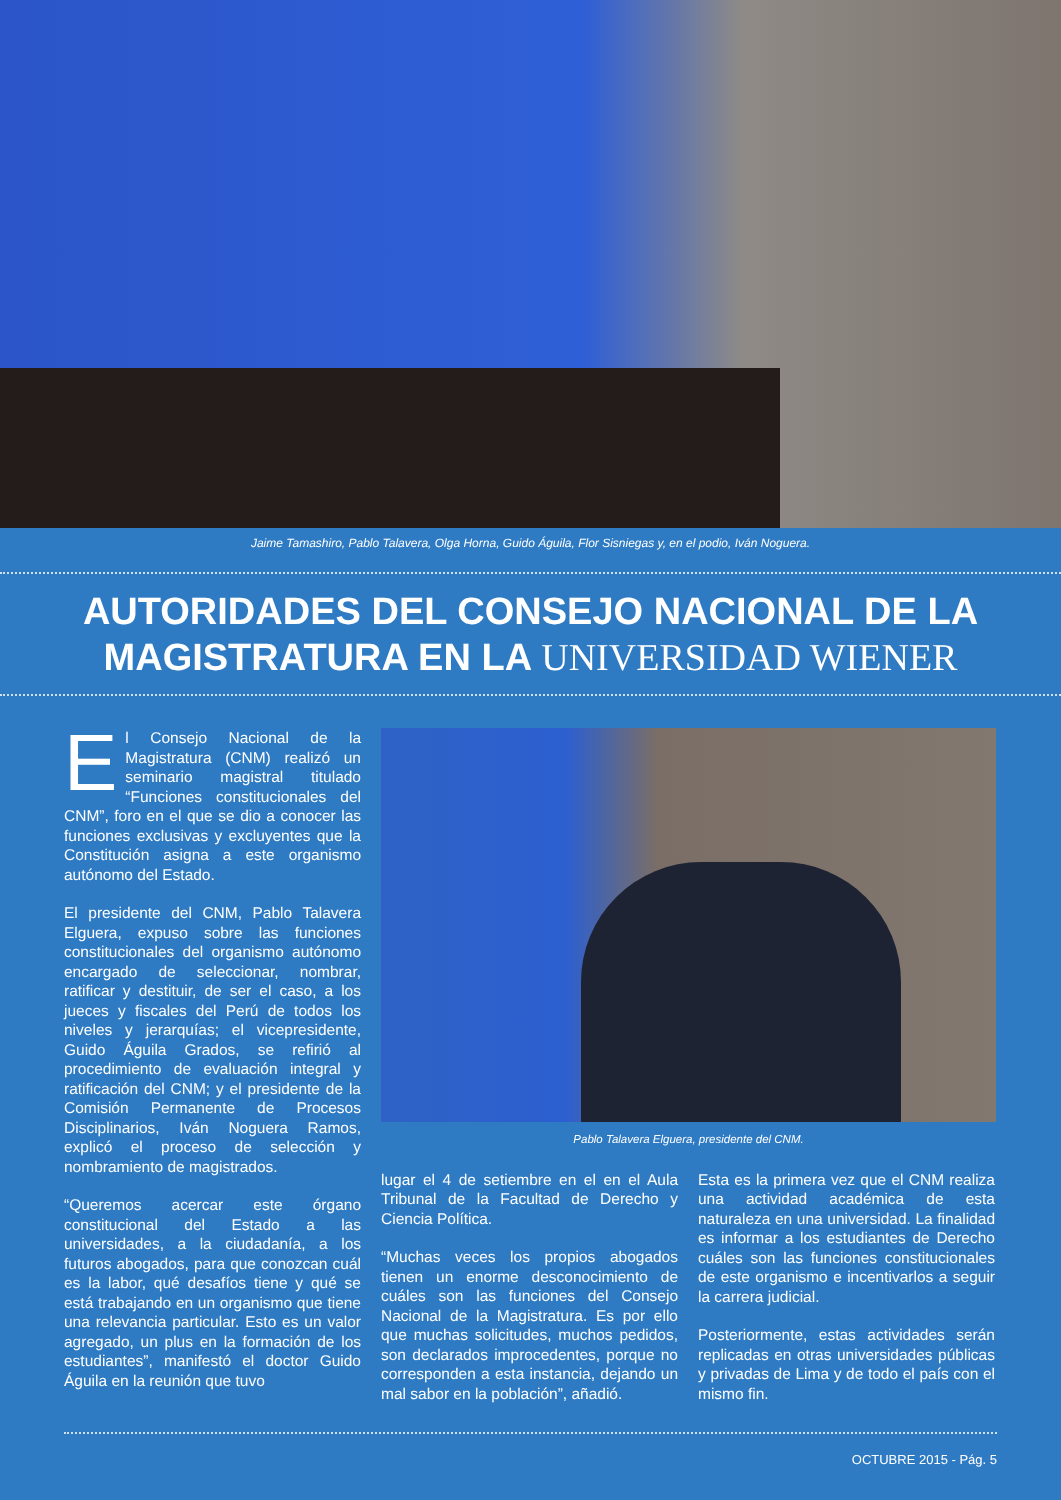Jaime Tamashiro, Pablo Talavera, Olga Horna, Guido Águila, Flor Sisniegas y, en el podio, Iván Noguera.
AUTORIDADES DEL CONSEJO NACIONAL DE LA MAGISTRATURA EN LA UNIVERSIDAD WIENER
El Consejo Nacional de la Magistratura (CNM) realizó un seminario magistral titulado “Funciones constitucionales del CNM”, foro en el que se dio a conocer las funciones exclusivas y excluyentes que la Constitución asigna a este organismo autónomo del Estado.
El presidente del CNM, Pablo Talavera Elguera, expuso sobre las funciones constitucionales del organismo autónomo encargado de seleccionar, nombrar, ratificar y destituir, de ser el caso, a los jueces y fiscales del Perú de todos los niveles y jerarquías; el vicepresidente, Guido Águila Grados, se refirió al procedimiento de evaluación integral y ratificación del CNM; y el presidente de la Comisión Permanente de Procesos Disciplinarios, Iván Noguera Ramos, explicó el proceso de selección y nombramiento de magistrados.
“Queremos acercar este órgano constitucional del Estado a las universidades, a la ciudadanía, a los futuros abogados, para que conozcan cuál es la labor, qué desafíos tiene y qué se está trabajando en un organismo que tiene una relevancia particular. Esto es un valor agregado, un plus en la formación de los estudiantes”, manifestó el doctor Guido Águila en la reunión que tuvo
Pablo Talavera Elguera, presidente del CNM.
lugar el 4 de setiembre en el en el Aula Tribunal de la Facultad de Derecho y Ciencia Política.
“Muchas veces los propios abogados tienen un enorme desconocimiento de cuáles son las funciones del Consejo Nacional de la Magistratura. Es por ello que muchas solicitudes, muchos pedidos, son declarados improcedentes, porque no corresponden a esta instancia, dejando un mal sabor en la población”, añadió.
Esta es la primera vez que el CNM realiza una actividad académica de esta naturaleza en una universidad. La finalidad es informar a los estudiantes de Derecho cuáles son las funciones constitucionales de este organismo e incentivarlos a seguir la carrera judicial.
Posteriormente, estas actividades serán replicadas en otras universidades públicas y privadas de Lima y de todo el país con el mismo fin.
OCTUBRE 2015 - Pág. 5